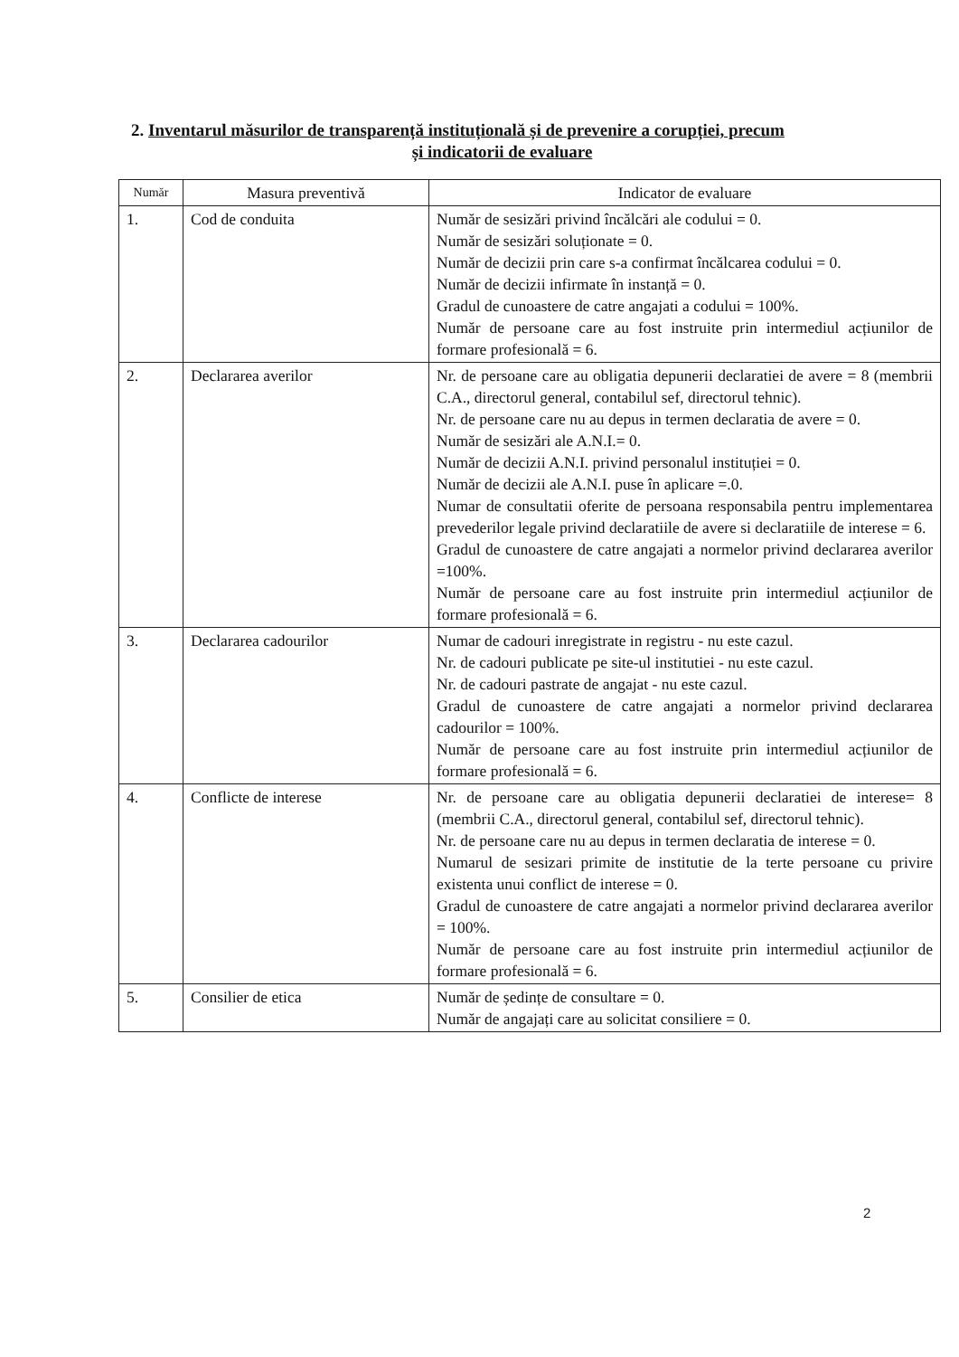2. Inventarul măsurilor de transparență instituțională și de prevenire a corupției, precum
și indicatorii de evaluare
| Număr | Masura preventivă | Indicator de evaluare |
| --- | --- | --- |
| 1. | Cod de conduita | Număr de sesizări privind încălcări ale codului = 0. Număr de sesizări soluționate = 0. Număr de decizii prin care s-a confirmat încălcarea codului = 0. Număr de decizii infirmate în instanță = 0. Gradul de cunoastere de catre angajati a codului = 100%. Număr de persoane care au fost instruite prin intermediul acțiunilor de formare profesională = 6. |
| 2. | Declararea averilor | Nr. de persoane care au obligatia depunerii declaratiei de avere = 8 (membrii C.A., directorul general, contabilul sef, directorul tehnic). Nr. de persoane care nu au depus in termen declaratia de avere = 0. Număr de sesizări ale A.N.I.= 0. Număr de decizii A.N.I. privind personalul instituției = 0. Număr de decizii ale A.N.I. puse în aplicare =.0. Numar de consultatii oferite de persoana responsabila pentru implementarea prevederilor legale privind declaratiile de avere si declaratiile de interese = 6. Gradul de cunoastere de catre angajati a normelor privind declararea averilor =100%. Număr de persoane care au fost instruite prin intermediul acțiunilor de formare profesională = 6. |
| 3. | Declararea cadourilor | Numar de cadouri inregistrate in registru - nu este cazul. Nr. de cadouri publicate pe site-ul institutiei - nu este cazul. Nr. de cadouri pastrate de angajat - nu este cazul. Gradul de cunoastere de catre angajati a normelor privind declararea cadourilor = 100%. Număr de persoane care au fost instruite prin intermediul acțiunilor de formare profesională = 6. |
| 4. | Conflicte de interese | Nr. de persoane care au obligatia depunerii declaratiei de interese= 8 (membrii C.A., directorul general, contabilul sef, directorul tehnic). Nr. de persoane care nu au depus in termen declaratia de interese = 0. Numarul de sesizari primite de institutie de la terte persoane cu privire existenta unui conflict de interese = 0. Gradul de cunoastere de catre angajati a normelor privind declararea averilor = 100%. Număr de persoane care au fost instruite prin intermediul acțiunilor de formare profesională = 6. |
| 5. | Consilier de etica | Număr de ședințe de consultare = 0. Număr de angajați care au solicitat consiliere = 0. |
2